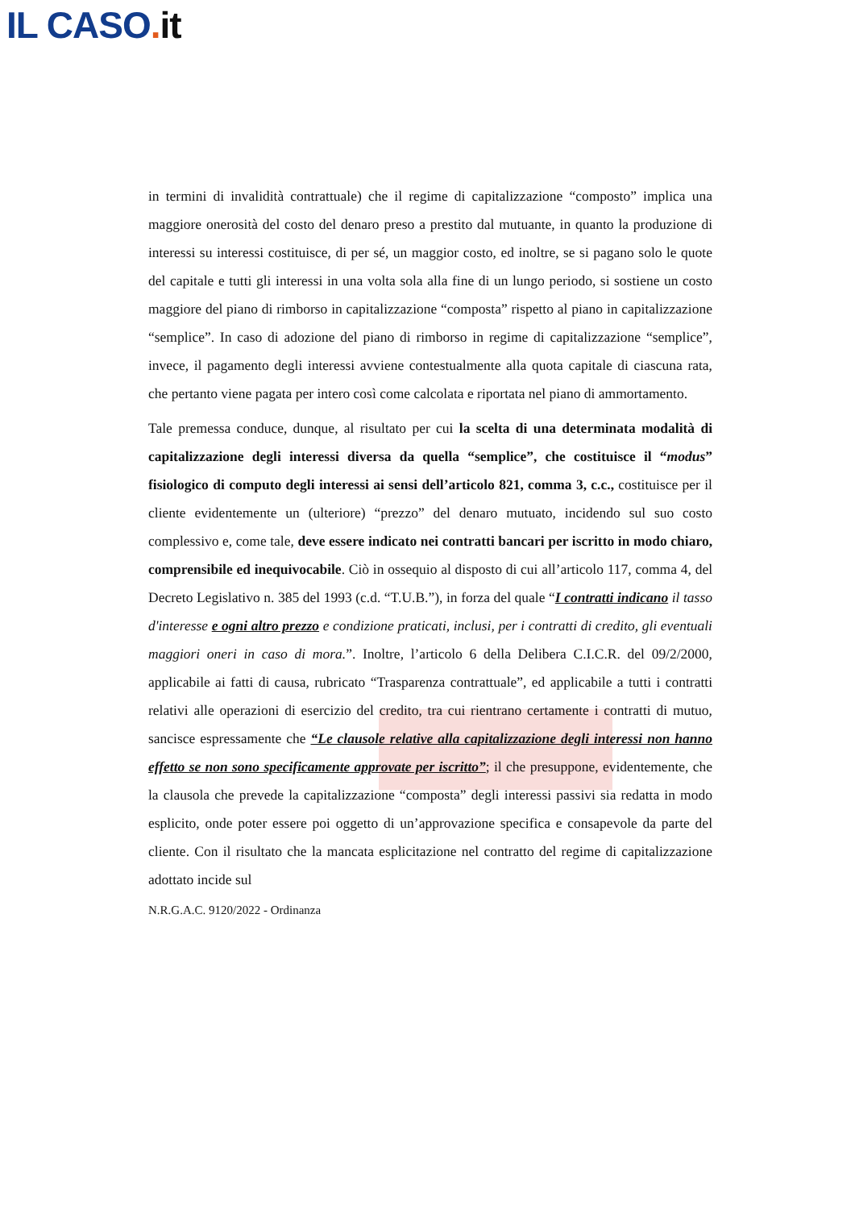IL CASO. it
in termini di invalidità contrattuale) che il regime di capitalizzazione “composto” implica una maggiore onerosità del costo del denaro preso a prestito dal mutuante, in quanto la produzione di interessi su interessi costituisce, di per sé, un maggior costo, ed inoltre, se si pagano solo le quote del capitale e tutti gli interessi in una volta sola alla fine di un lungo periodo, si sostiene un costo maggiore del piano di rimborso in capitalizzazione “composta” rispetto al piano in capitalizzazione “semplice”. In caso di adozione del piano di rimborso in regime di capitalizzazione “semplice”, invece, il pagamento degli interessi avviene contestualmente alla quota capitale di ciascuna rata, che pertanto viene pagata per intero così come calcolata e riportata nel piano di ammortamento.
Tale premessa conduce, dunque, al risultato per cui la scelta di una determinata modalità di capitalizzazione degli interessi diversa da quella “semplice”, che costituisce il “modus” fisiologico di computo degli interessi ai sensi dell’articolo 821, comma 3, c.c., costituisce per il cliente evidentemente un (ulteriore) “prezzo” del denaro mutuato, incidendo sul suo costo complessivo e, come tale, deve essere indicato nei contratti bancari per iscritto in modo chiaro, comprensibile ed inequivocabile. Ciò in ossequio al disposto di cui all’articolo 117, comma 4, del Decreto Legislativo n. 385 del 1993 (c.d. “T.U.B.”), in forza del quale “I contratti indicano il tasso d'interesse e ogni altro prezzo e condizione praticati, inclusi, per i contratti di credito, gli eventuali maggiori oneri in caso di mora.”. Inoltre, l’articolo 6 della Delibera C.I.C.R. del 09/2/2000, applicabile ai fatti di causa, rubricato “Trasparenza contrattuale”, ed applicabile a tutti i contratti relativi alle operazioni di esercizio del credito, tra cui rientrano certamente i contratti di mutuo, sancisce espressamente che “Le clausole relative alla capitalizzazione degli interessi non hanno effetto se non sono specificamente approvate per iscritto”; il che presuppone, evidentemente, che la clausola che prevede la capitalizzazione “composta” degli interessi passivi sia redatta in modo esplicito, onde poter essere poi oggetto di un’approvazione specifica e consapevole da parte del cliente. Con il risultato che la mancata esplicitazione nel contratto del regime di capitalizzazione adottato incide sul
N.R.G.A.C. 9120/2022 - Ordinanza